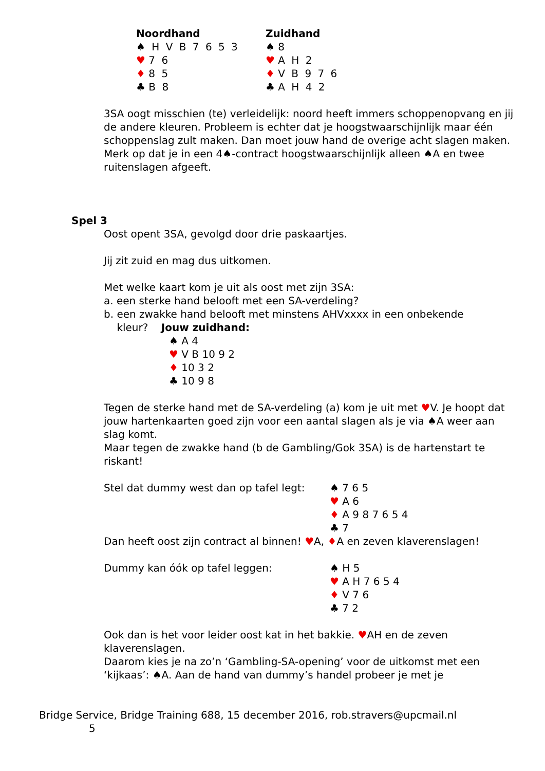Noordhand
♠ H V B 7 6 5 3
♥ 7 6
♦ 8 5
♣ B 8
Zuidhand
♠ 8
♥ A H 2
♦ V B 9 7 6
♣ A H 4 2
3SA oogt misschien (te) verleidelijk: noord heeft immers schoppenopvang en jij de andere kleuren. Probleem is echter dat je hoogstwaarschijnlijk maar één schoppenslag zult maken. Dan moet jouw hand de overige acht slagen maken. Merk op dat je in een 4♠-contract hoogstwaarschijnlijk alleen ♠A en twee ruitenslagen afgeeft.
Spel 3
Oost opent 3SA, gevolgd door drie paskaartjes.
Jij zit zuid en mag dus uitkomen.
Met welke kaart kom je uit als oost met zijn 3SA:
a. een sterke hand belooft met een SA-verdeling?
b. een zwakke hand belooft met minstens AHVxxxx in een onbekende
kleur? Jouw zuidhand:
♠ A 4
♥ V B 10 9 2
♦ 10 3 2
♣ 10 9 8
Tegen de sterke hand met de SA-verdeling (a) kom je uit met ♥V. Je hoopt dat jouw hartenkaarten goed zijn voor een aantal slagen als je via ♠A weer aan slag komt.
Maar tegen de zwakke hand (b de Gambling/Gok 3SA) is de hartenstart te riskant!
Stel dat dummy west dan op tafel legt:
♠ 7 6 5
♥ A 6
♦ A 9 8 7 6 5 4
♣ 7
Dan heeft oost zijn contract al binnen! ♥A, ♦A en zeven klaverenslagen!
Dummy kan óók op tafel leggen: ♠ H 5
♥ A H 7 6 5 4
♦ V 7 6
♣ 7 2
Ook dan is het voor leider oost kat in het bakkie. ♥AH en de zeven klaverenslagen.
Daarom kies je na zo’n ‘Gambling-SA-opening’ voor de uitkomst met een ‘kijkaas’: ♠A. Aan de hand van dummy’s handel probeer je met je
Bridge Service, Bridge Training 688, 15 december 2016, rob.stravers@upcmail.nl
5